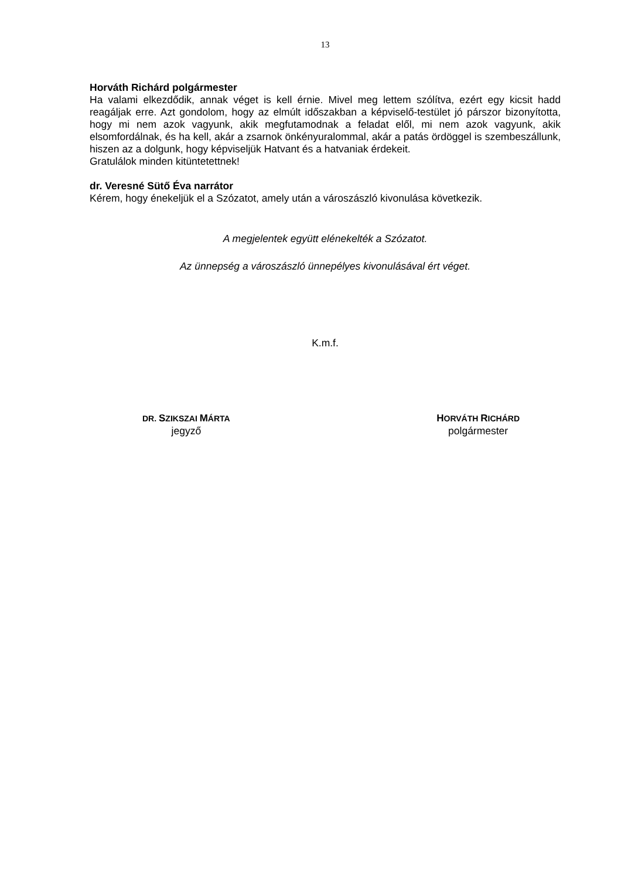13
Horváth Richárd polgármester
Ha valami elkezdődik, annak véget is kell érnie. Mivel meg lettem szólítva, ezért egy kicsit hadd reagáljak erre. Azt gondolom, hogy az elmúlt időszakban a képviselő-testület jó párszor bizonyította, hogy mi nem azok vagyunk, akik megfutamodnak a feladat elől, mi nem azok vagyunk, akik elsomfordálnak, és ha kell, akár a zsarnok önkényuralommal, akár a patás ördöggel is szembeszállunk, hiszen az a dolgunk, hogy képviseljük Hatvant és a hatvaniak érdekeit.
Gratulálok minden kitüntetettnek!
dr. Veresné Sütő Éva narrátor
Kérem, hogy énekeljük el a Szózatot, amely után a városzászló kivonulása következik.
A megjelentek együtt elénekelték a Szózatot.
Az ünnepség a városzászló ünnepélyes kivonulásával ért véget.
K.m.f.
DR. SZIKSZAI MÁRTA
jegyző
HORVÁTH RICHÁRD
polgármester